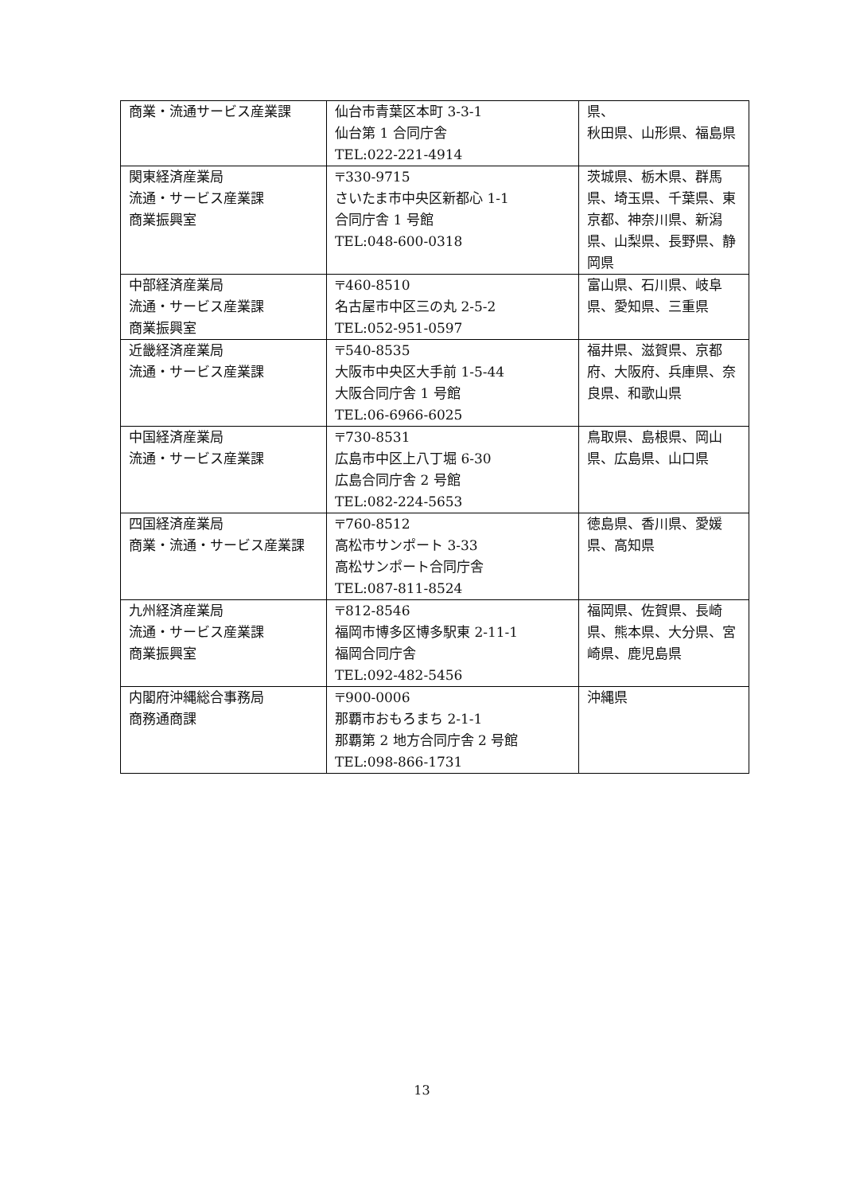| 商業・流通サービス産業課 | 仙台市青葉区本町 3-3-1 仙台第 1 合同庁舎 TEL:022-221-4914 | 県、 秋田県、山形県、福島県 |
| 関東経済産業局 流通・サービス産業課 商業振興室 | 〒330-9715 さいたま市中央区新都心 1-1 合同庁舎 1 号館 TEL:048-600-0318 | 茨城県、栃木県、群馬県、埼玉県、千葉県、東京都、神奈川県、新潟県、山梨県、長野県、静岡県 |
| 中部経済産業局 流通・サービス産業課 商業振興室 | 〒460-8510 名古屋市中区三の丸 2-5-2 TEL:052-951-0597 | 富山県、石川県、岐阜県、愛知県、三重県 |
| 近畿経済産業局 流通・サービス産業課 | 〒540-8535 大阪市中央区大手前 1-5-44 大阪合同庁舎 1 号館 TEL:06-6966-6025 | 福井県、滋賀県、京都府、大阪府、兵庫県、奈良県、和歌山県 |
| 中国経済産業局 流通・サービス産業課 | 〒730-8531 広島市中区上八丁堀 6-30 広島合同庁舎 2 号館 TEL:082-224-5653 | 鳥取県、島根県、岡山県、広島県、山口県 |
| 四国経済産業局 商業・流通・サービス産業課 | 〒760-8512 高松市サンポート 3-33 高松サンポート合同庁舎 TEL:087-811-8524 | 徳島県、香川県、愛媛県、高知県 |
| 九州経済産業局 流通・サービス産業課 商業振興室 | 〒812-8546 福岡市博多区博多駅東 2-11-1 福岡合同庁舎 TEL:092-482-5456 | 福岡県、佐賀県、長崎県、熊本県、大分県、宮崎県、鹿児島県 |
| 内閣府沖縄総合事務局 商務通商課 | 〒900-0006 那覇市おもろまち 2-1-1 那覇第 2 地方合同庁舎 2 号館 TEL:098-866-1731 | 沖縄県 |
13